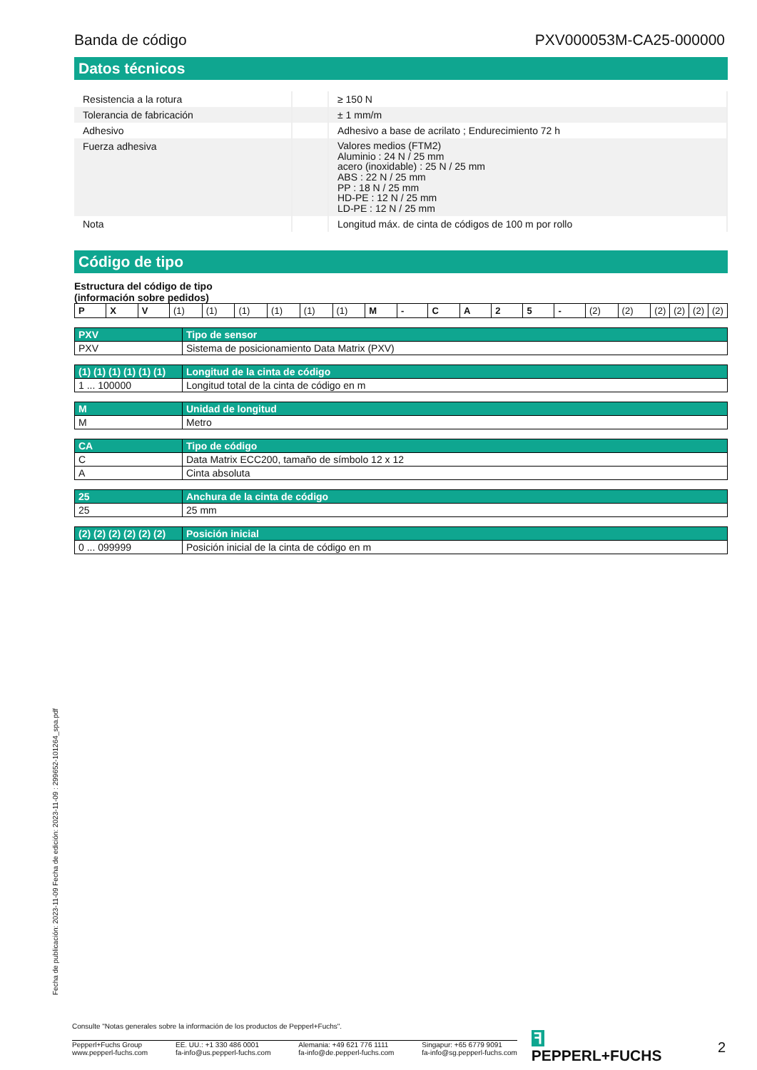Banda de código PXV000053M-CA25-000000
Datos técnicos
| Resistencia a la rotura | | ≥ 150 N |
| Tolerancia de fabricación | | ± 1 mm/m |
| Adhesivo | | Adhesivo a base de acrilato ; Endurecimiento 72 h |
| Fuerza adhesiva | | Valores medios (FTM2) Aluminio : 24 N / 25 mm acero (inoxidable) : 25 N / 25 mm ABS : 22 N / 25 mm PP : 18 N / 25 mm HD-PE : 12 N / 25 mm LD-PE : 12 N / 25 mm |
| Nota | | Longitud máx. de cinta de códigos de 100 m por rollo |
Código de tipo
Estructura del código de tipo
(información sobre pedidos)
| P | X | V | (1) | (1) | (1) | (1) | (1) | (1) | M | - | C | A | 2 | 5 | - | (2) | (2) | (2) | (2) | (2) | (2) |
| PXV | Tipo de sensor |
| --- | --- |
| PXV | Sistema de posicionamiento Data Matrix (PXV) |
| (1) (1) (1) (1) (1) (1) | Longitud de la cinta de código |
| --- | --- |
| 1 ... 100000 | Longitud total de la cinta de código en m |
| M | Unidad de longitud |
| --- | --- |
| M | Metro |
| CA | Tipo de código |
| --- | --- |
| C | Data Matrix ECC200, tamaño de símbolo 12 x 12 |
| A | Cinta absoluta |
| 25 | Anchura de la cinta de código |
| --- | --- |
| 25 | 25 mm |
| (2) (2) (2) (2) (2) (2) | Posición inicial |
| --- | --- |
| 0 ... 099999 | Posición inicial de la cinta de código en m |
Fecha de publicación: 2023-11-09 Fecha de edición: 2023-11-09 : 299652-101264_spa.pdf
Consulte "Notas generales sobre la información de los productos de Pepperl+Fuchs".
Pepperl+Fuchs Group
www.pepperl-fuchs.com EE. UU.: +1 330 486 0001
fa-info@us.pepperl-fuchs.com Alemania: +49 621 776 1111
fa-info@de.pepperl-fuchs.com Singapur: +65 6779 9091
fa-info@sg.pepperl-fuchs.com
ꟻ PEPPERL+FUCHS 2